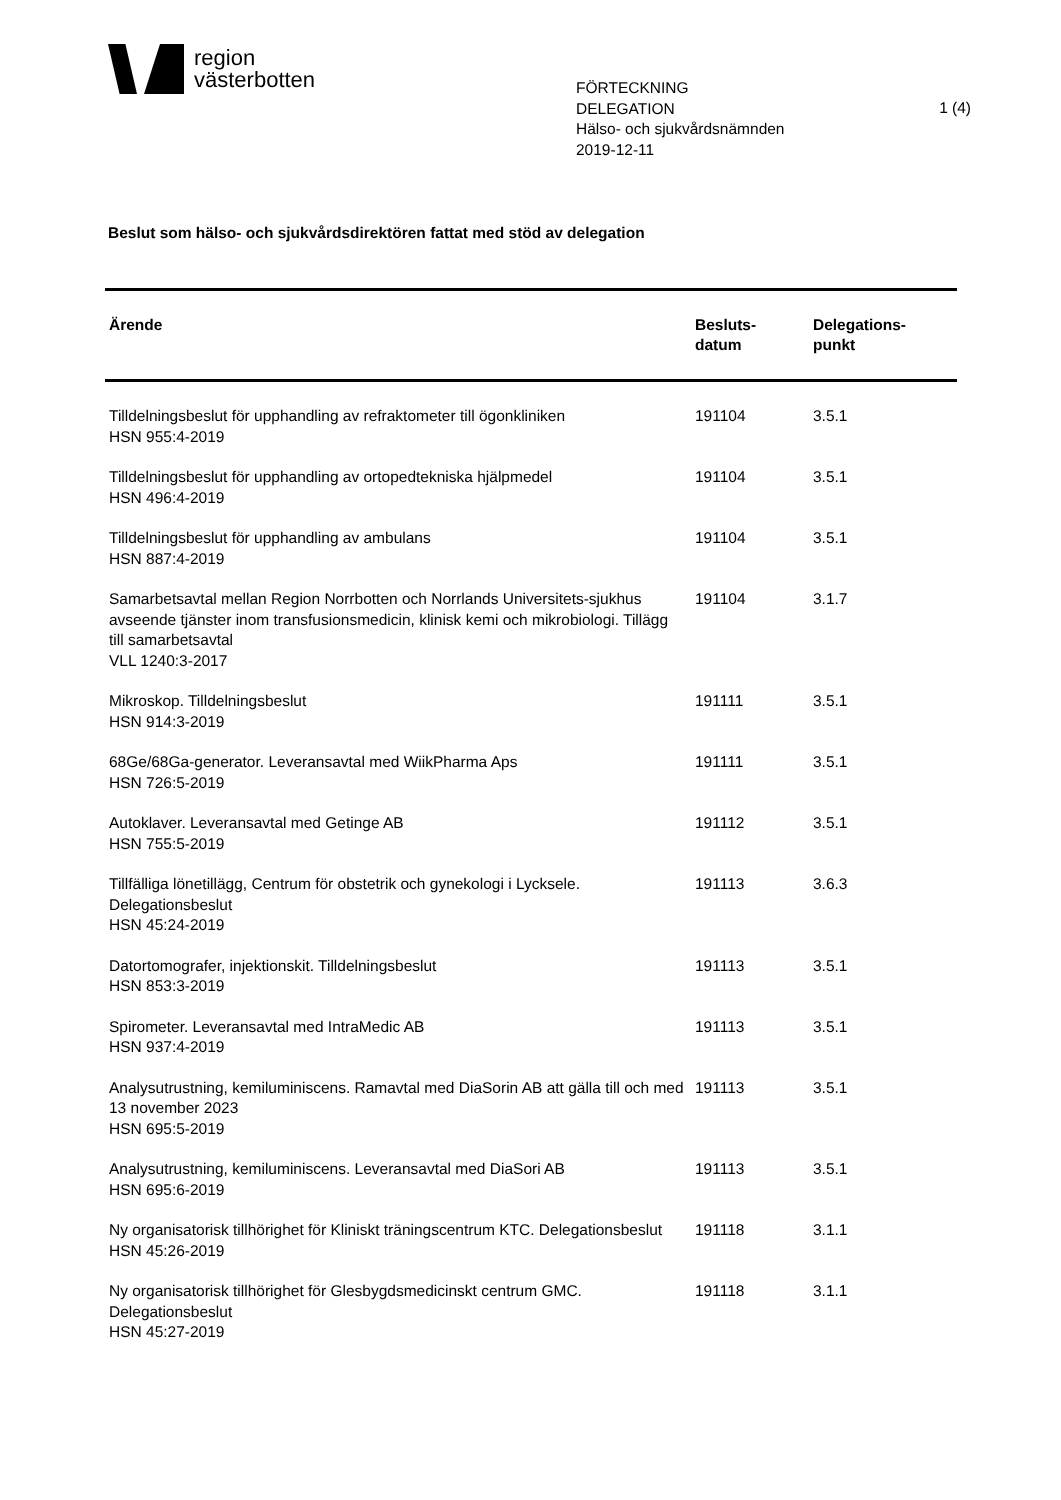region
västerbotten
FÖRTECKNING
DELEGATION
Hälso- och sjukvårdsnämnden
2019-12-11
1 (4)
Beslut som hälso- och sjukvårdsdirektören fattat med stöd av delegation
| Ärende | Besluts- datum | Delegations- punkt |
| --- | --- | --- |
| Tilldelningsbeslut för upphandling av refraktometer till ögonkliniken HSN 955:4-2019 | 191104 | 3.5.1 |
| Tilldelningsbeslut för upphandling av ortopedtekniska hjälpmedel HSN 496:4-2019 | 191104 | 3.5.1 |
| Tilldelningsbeslut för upphandling av ambulans HSN 887:4-2019 | 191104 | 3.5.1 |
| Samarbetsavtal mellan Region Norrbotten och Norrlands Universitets-sjukhus avseende tjänster inom transfusionsmedicin, klinisk kemi och mikrobiologi. Tillägg till samarbetsavtal VLL 1240:3-2017 | 191104 | 3.1.7 |
| Mikroskop. Tilldelningsbeslut HSN 914:3-2019 | 191111 | 3.5.1 |
| 68Ge/68Ga-generator. Leveransavtal med WiikPharma Aps HSN 726:5-2019 | 191111 | 3.5.1 |
| Autoklaver. Leveransavtal med Getinge AB HSN 755:5-2019 | 191112 | 3.5.1 |
| Tillfälliga lönetillägg, Centrum för obstetrik och gynekologi i Lycksele. Delegationsbeslut HSN 45:24-2019 | 191113 | 3.6.3 |
| Datortomografer, injektionskit. Tilldelningsbeslut HSN 853:3-2019 | 191113 | 3.5.1 |
| Spirometer. Leveransavtal med IntraMedic AB HSN 937:4-2019 | 191113 | 3.5.1 |
| Analysutrustning, kemiluminiscens. Ramavtal med DiaSorin AB att gälla till och med 13 november 2023 HSN 695:5-2019 | 191113 | 3.5.1 |
| Analysutrustning, kemiluminiscens. Leveransavtal med DiaSori AB HSN 695:6-2019 | 191113 | 3.5.1 |
| Ny organisatorisk tillhörighet för Kliniskt träningscentrum KTC. Delegationsbeslut HSN 45:26-2019 | 191118 | 3.1.1 |
| Ny organisatorisk tillhörighet för Glesbygdsmedicinskt centrum GMC. Delegationsbeslut HSN 45:27-2019 | 191118 | 3.1.1 |